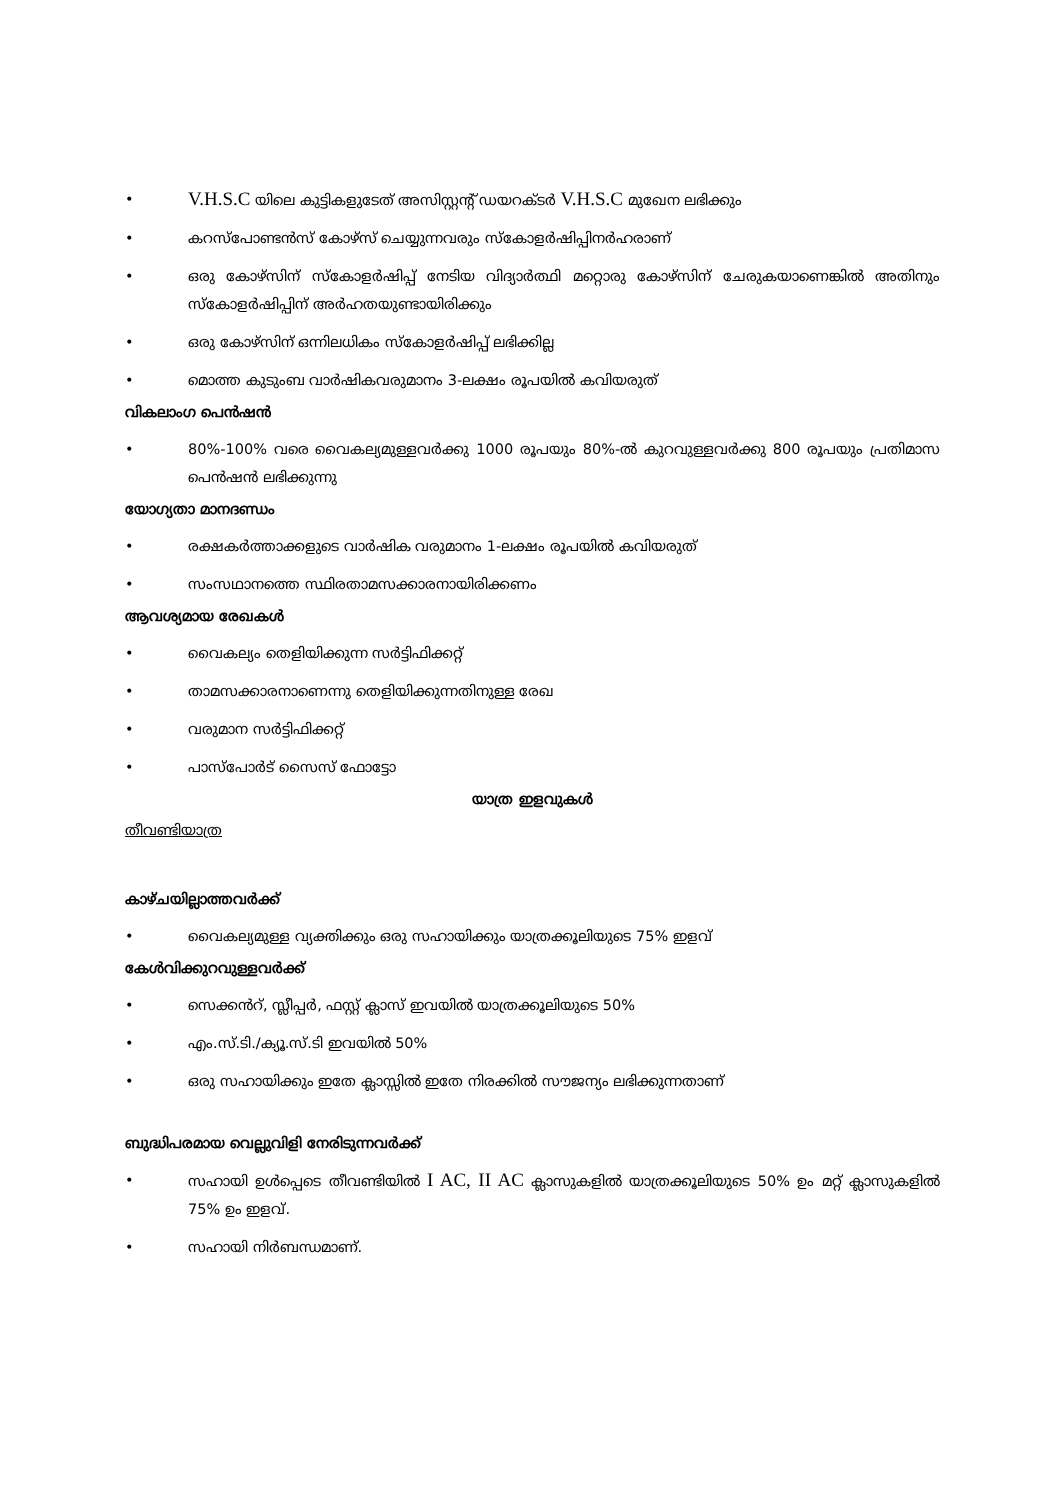• V.H.S.C യിലെ കുട്ടികളുടേത് അസിസ്റ്റന്റ് ഡയറക്ടർ V.H.S.C മുഖേന ലഭിക്കും
• കറസ്പോണ്ടൻസ് കോഴ്സ് ചെയ്യുന്നവരും സ്കോളർഷിപ്പിനർഹരാണ്
• ഒരു കോഴ്സിന് സ്കോളർഷിപ്പ് നേടിയ വിദ്യാർത്ഥി മറ്റൊരു കോഴ്സിന് ചേരുകയാണെങ്കിൽ അതിനും സ്കോളർഷിപ്പിന് അർഹതയുണ്ടായിരിക്കും
• ഒരു കോഴ്സിന് ഒന്നിലധികം സ്കോളർഷിപ്പ് ലഭിക്കില്ല
• മൊത്ത കുടുംബ വാർഷികവരുമാനം 3-ലക്ഷം രൂപയിൽ കവിയരുത്
വികലാംഗ പെൻഷൻ
• 80%-100% വരെ വൈകല്യമുള്ളവർക്കു 1000 രൂപയും 80%-ൽ കുറവുള്ളവർക്കു 800 രൂപയും പ്രതിമാസ പെൻഷൻ ലഭിക്കുന്നു
യോഗ്യതാ മാനദണ്ഡം
• രക്ഷകർത്താക്കളുടെ വാർഷിക വരുമാനം 1-ലക്ഷം രൂപയിൽ കവിയരുത്
• സംസഥാനത്തെ സ്ഥിരതാമസക്കാരനായിരിക്കണം
ആവശ്യമായ രേഖകൾ
• വൈകല്യം തെളിയിക്കുന്ന സർട്ടിഫിക്കറ്റ്
• താമസക്കാരനാണെന്നു തെളിയിക്കുന്നതിനുള്ള രേഖ
• വരുമാന സർട്ടിഫിക്കറ്റ്
• പാസ്പോർട് സൈസ് ഫോട്ടോ
യാത്ര ഇളവുകൾ
തീവണ്ടിയാത്ര
കാഴ്ചയില്ലാത്തവർക്ക്
• വൈകല്യമുള്ള വ്യക്തിക്കും ഒരു സഹായിക്കും യാത്രക്കൂലിയുടെ 75% ഇളവ്
കേൾവിക്കുറവുള്ളവർക്ക്
• സെക്കൻറ്, സ്ലീപ്പർ, ഫസ്റ്റ് ക്ലാസ് ഇവയിൽ യാത്രക്കൂലിയുടെ 50%
• എം.സ്.ടി./ക്യൂ.സ്.ടി ഇവയിൽ 50%
• ഒരു സഹായിക്കും ഇതേ ക്ലാസ്സിൽ ഇതേ നിരക്കിൽ സൗജന്യം ലഭിക്കുന്നതാണ്
ബുദ്ധിപരമായ വെല്ലുവിളി നേരിടുന്നവർക്ക്
• സഹായി ഉൾപ്പെടെ തീവണ്ടിയിൽ I AC, II AC ക്ലാസുകളിൽ യാത്രക്കൂലിയുടെ 50% ഉം മറ്റ് ക്ലാസുകളിൽ 75% ഉം ഇളവ്.
• സഹായി നിർബന്ധമാണ്.